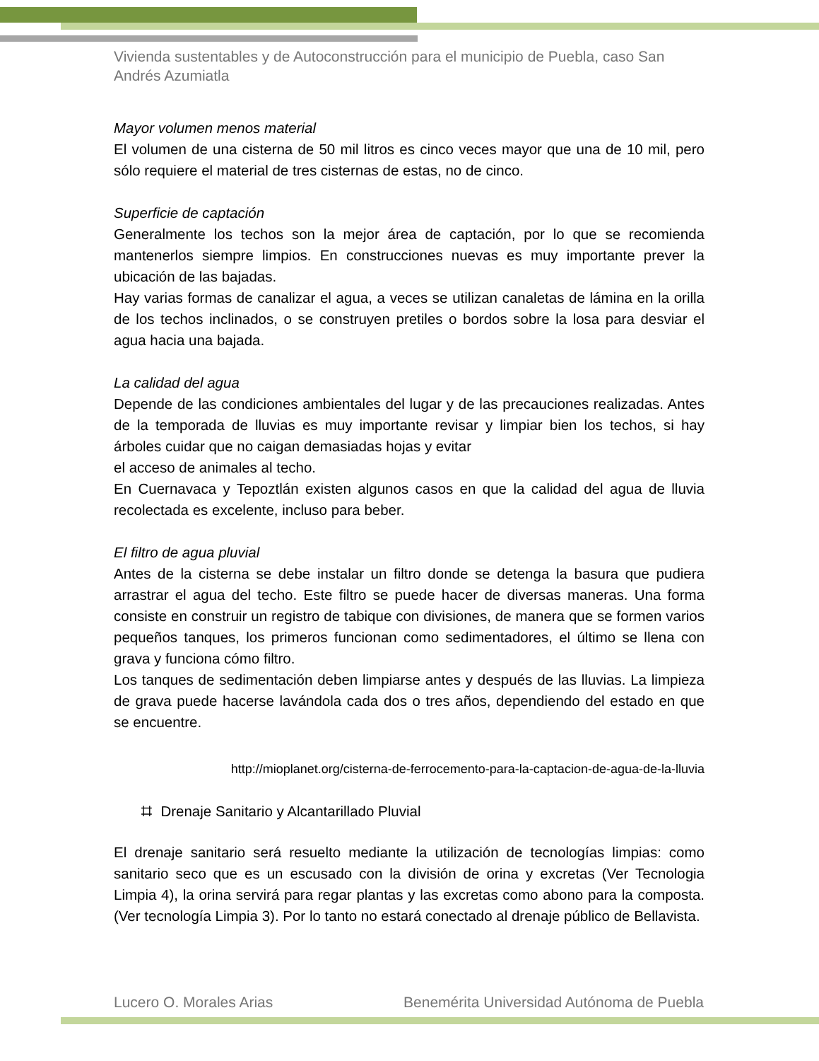Vivienda sustentables y de Autoconstrucción para el municipio de Puebla, caso San Andrés Azumiatla
Mayor volumen menos material
El volumen de una cisterna de 50 mil litros es cinco veces mayor que una de 10 mil, pero sólo requiere el material de tres cisternas de estas, no de cinco.
Superficie de captación
Generalmente los techos son la mejor área de captación, por lo que se recomienda mantenerlos siempre limpios. En construcciones nuevas es muy importante prever la ubicación de las bajadas.
Hay varias formas de canalizar el agua, a veces se utilizan canaletas de lámina en la orilla de los techos inclinados, o se construyen pretiles o bordos sobre la losa para desviar el agua hacia una bajada.
La calidad del agua
Depende de las condiciones ambientales del lugar y de las precauciones realizadas. Antes de la temporada de lluvias es muy importante revisar y limpiar bien los techos, si hay árboles cuidar que no caigan demasiadas hojas y evitar
el acceso de animales al techo.
En Cuernavaca y Tepoztlán existen algunos casos en que la calidad del agua de lluvia recolectada es excelente, incluso para beber.
El filtro de agua pluvial
Antes de la cisterna se debe instalar un filtro donde se detenga la basura que pudiera arrastrar el agua del techo. Este filtro se puede hacer de diversas maneras. Una forma consiste en construir un registro de tabique con divisiones, de manera que se formen varios pequeños tanques, los primeros funcionan como sedimentadores, el último se llena con grava y funciona cómo filtro.
Los tanques de sedimentación deben limpiarse antes y después de las lluvias. La limpieza de grava puede hacerse lavándola cada dos o tres años, dependiendo del estado en que se encuentre.
http://mioplanet.org/cisterna-de-ferrocemento-para-la-captacion-de-agua-de-la-lluvia
⌗ Drenaje Sanitario y Alcantarillado Pluvial
El drenaje sanitario será resuelto mediante la utilización de tecnologías limpias: como sanitario seco que es un escusado con la división de orina y excretas (Ver Tecnologia Limpia 4), la orina servirá para regar plantas y las excretas como abono para la composta.(Ver tecnología Limpia 3). Por lo tanto no estará conectado al drenaje público de Bellavista.
Lucero O. Morales Arias Benemérita Universidad Autónoma de Puebla